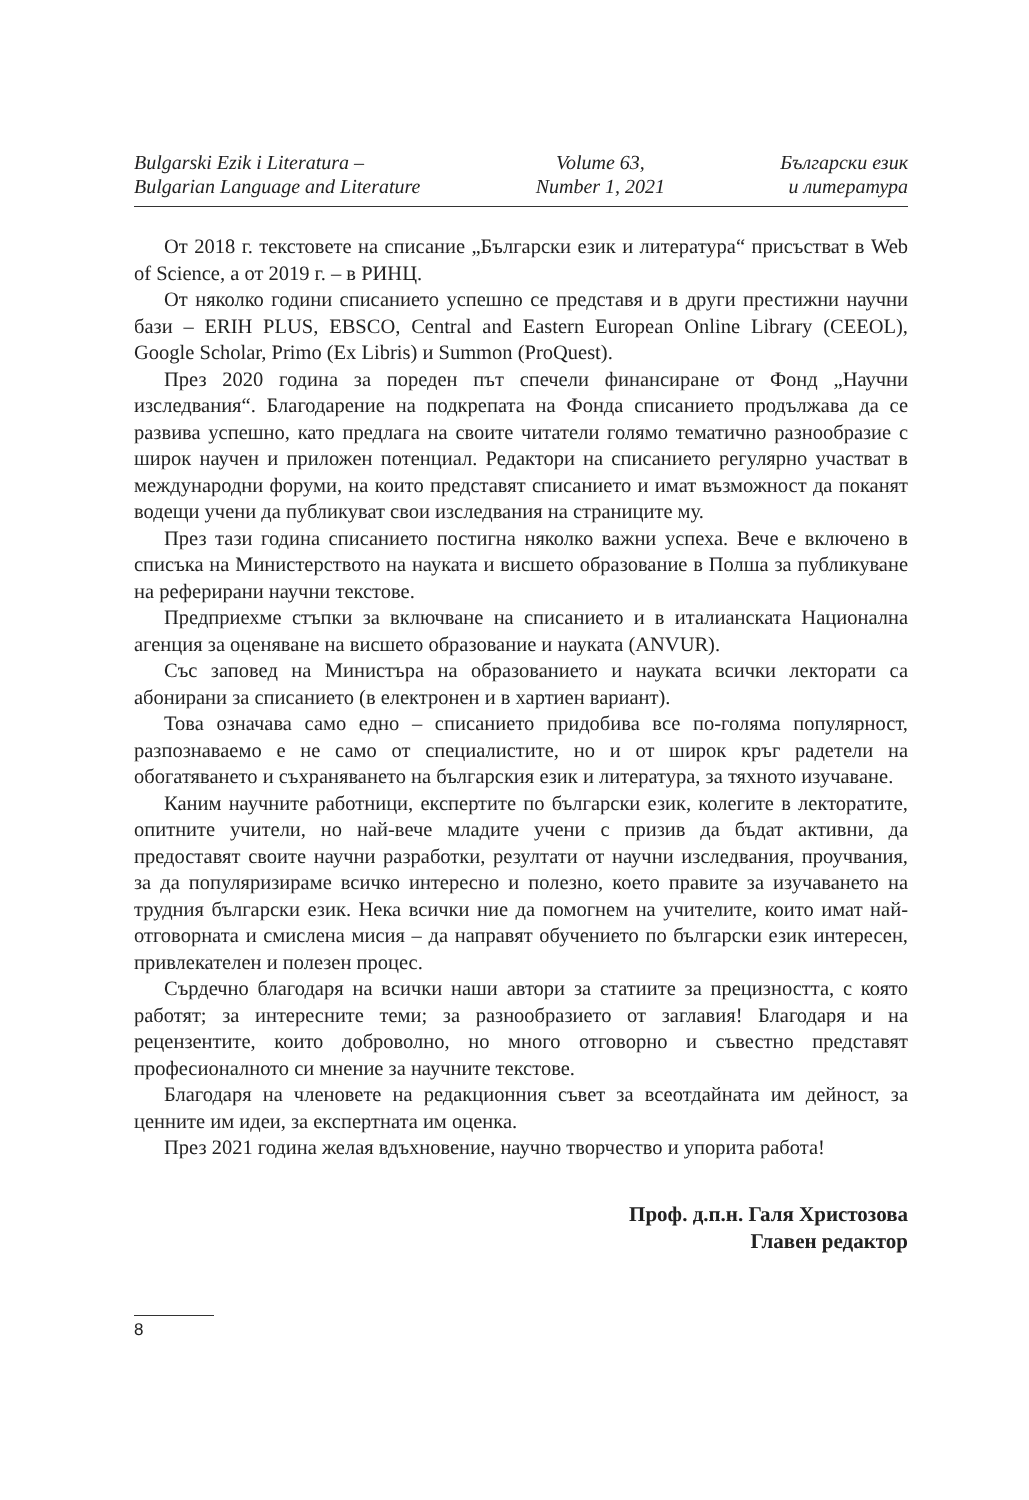Bulgarski Ezik i Literatura –
Bulgarian Language and Literature
Volume 63,
Number 1, 2021
Български език
и литература
От 2018 г. текстовете на списание „Български език и литература“ присъстват в Web of Science, а от 2019 г. – в РИНЦ.
От няколко години списанието успешно се представя и в други престижни научни бази – ERIH PLUS, EBSCO, Central and Eastern European Online Library (CEEOL), Google Scholar, Primo (Ex Libris) и Summon (ProQuest).
През 2020 година за пореден път спечели финансиране от Фонд „Научни изследвания“. Благодарение на подкрепата на Фонда списанието продължава да се развива успешно, като предлага на своите читатели голямо тематично разнообразие с широк научен и приложен потенциал. Редактори на списанието регулярно участват в международни форуми, на които представят списанието и имат възможност да поканят водещи учени да публикуват свои изследвания на страниците му.
През тази година списанието постигна няколко важни успеха. Вече е включено в списъка на Министерството на науката и висшето образование в Полша за публикуване на реферирани научни текстове.
Предприехме стъпки за включване на списанието и в италианската Национална агенция за оценяване на висшето образование и науката (ANVUR).
Със заповед на Министъра на образованието и науката всички лекторати са абонирани за списанието (в електронен и в хартиен вариант).
Това означава само едно – списанието придобива все по-голяма популярност, разпознаваемо е не само от специалистите, но и от широк кръг радетели на обогатяването и съхраняването на българския език и литература, за тяхното изучаване.
Каним научните работници, експертите по български език, колегите в лекторатите, опитните учители, но най-вече младите учени с призив да бъдат активни, да предоставят своите научни разработки, резултати от научни изследвания, проучвания, за да популяризираме всичко интересно и полезно, което правите за изучаването на трудния български език. Нека всички ние да помогнем на учителите, които имат най-отговорната и смислена мисия – да направят обучението по български език интересен, привлекателен и полезен процес.
Сърдечно благодаря на всички наши автори за статиите за прецизността, с която работят; за интересните теми; за разнообразието от заглавия! Благодаря и на рецензентите, които доброволно, но много отговорно и съвестно представят професионалното си мнение за научните текстове.
Благодаря на членовете на редакционния съвет за всеотдайната им дейност, за ценните им идеи, за експертната им оценка.
През 2021 година желая вдъхновение, научно творчество и упорита работа!
Проф. д.п.н. Галя Христозова
Главен редактор
8